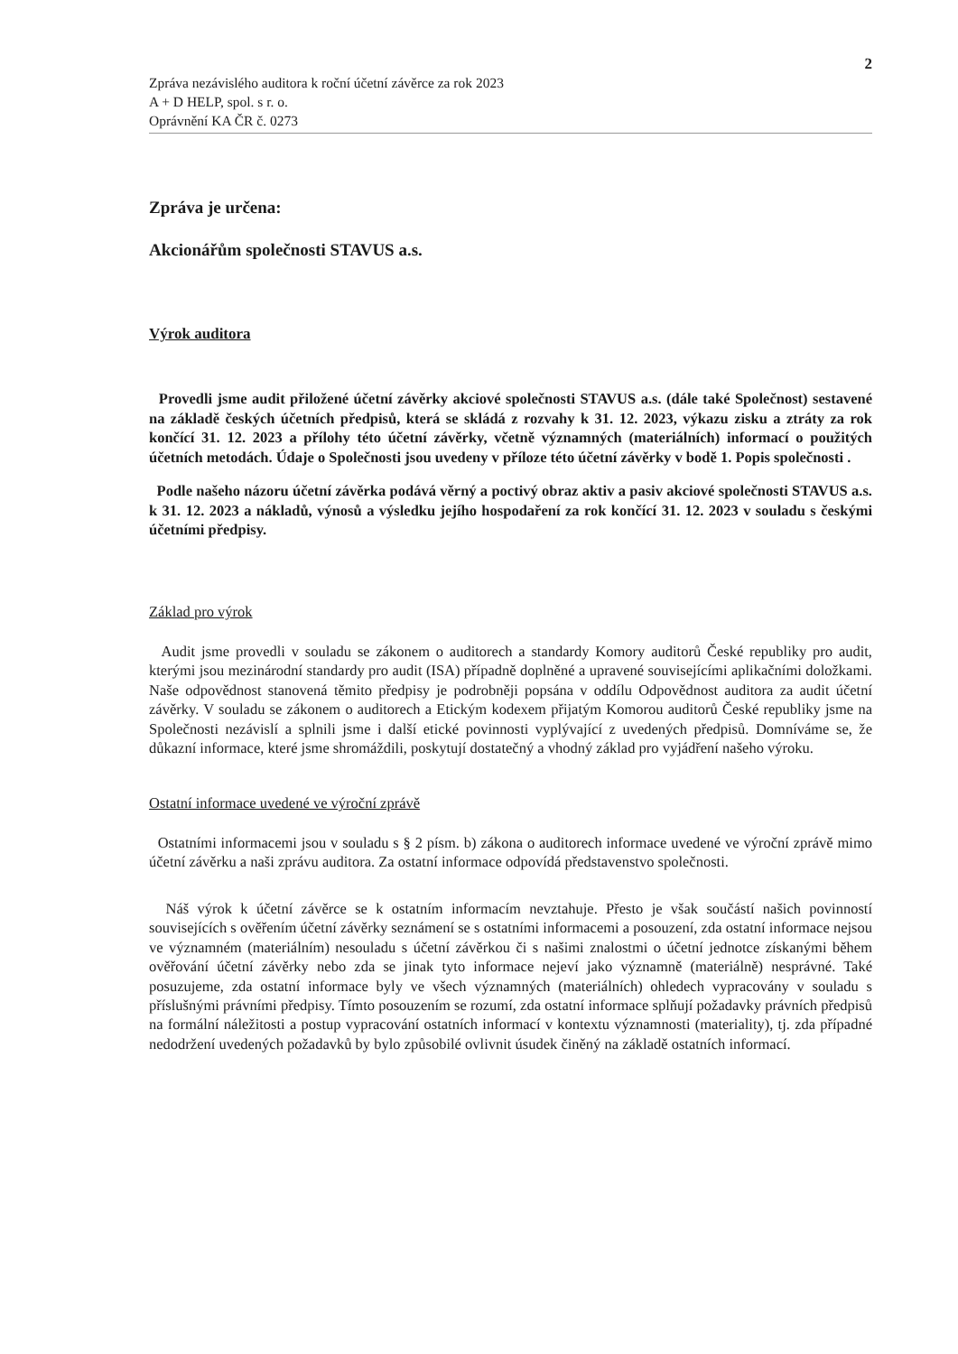2
Zpráva nezávislého auditora k roční účetní závěrce za rok 2023
A + D HELP, spol. s r. o.
Oprávnění KA ČR č. 0273
Zpráva je určena:
Akcionářům společnosti STAVUS a.s.
Výrok auditora
Provedli jsme audit přiložené účetní závěrky akciové společnosti STAVUS a.s. (dále také Společnost) sestavené na základě českých účetních předpisů, která se skládá z rozvahy k 31. 12. 2023, výkazu zisku a ztráty za rok končící 31. 12. 2023 a přílohy této účetní závěrky, včetně významných (materiálních) informací o použitých účetních metodách. Údaje o Společnosti jsou uvedeny v příloze této účetní závěrky v bodě 1. Popis společnosti .
Podle našeho názoru účetní závěrka podává věrný a poctivý obraz aktiv a pasiv akciové společnosti STAVUS a.s. k 31. 12. 2023 a nákladů, výnosů a výsledku jejího hospodaření za rok končící 31. 12. 2023 v souladu s českými účetními předpisy.
Základ pro výrok
Audit jsme provedli v souladu se zákonem o auditorech a standardy Komory auditorů České republiky pro audit, kterými jsou mezinárodní standardy pro audit (ISA) případně doplněné a upravené souvisejícími aplikačními doložkami. Naše odpovědnost stanovená těmito předpisy je podrobněji popsána v oddílu Odpovědnost auditora za audit účetní závěrky. V souladu se zákonem o auditorech a Etickým kodexem přijatým Komorou auditorů České republiky jsme na Společnosti nezávislí a splnili jsme i další etické povinnosti vyplývající z uvedených předpisů. Domníváme se, že důkazní informace, které jsme shromáždili, poskytují dostatečný a vhodný základ pro vyjádření našeho výroku.
Ostatní informace uvedené ve výroční zprávě
Ostatními informacemi jsou v souladu s § 2 písm. b) zákona o auditorech informace uvedené ve výroční zprávě mimo účetní závěrku a naši zprávu auditora. Za ostatní informace odpovídá představenstvo společnosti.
Náš výrok k účetní závěrce se k ostatním informacím nevztahuje. Přesto je však součástí našich povinností souvisejících s ověřením účetní závěrky seznámení se s ostatními informacemi a posouzení, zda ostatní informace nejsou ve významném (materiálním) nesouladu s účetní závěrkou či s našimi znalostmi o účetní jednotce získanými během ověřování účetní závěrky nebo zda se jinak tyto informace nejeví jako významně (materiálně) nesprávné. Také posuzujeme, zda ostatní informace byly ve všech významných (materiálních) ohledech vypracovány v souladu s příslušnými právními předpisy. Tímto posouzením se rozumí, zda ostatní informace splňují požadavky právních předpisů na formální náležitosti a postup vypracování ostatních informací v kontextu významnosti (materiality), tj. zda případné nedodržení uvedených požadavků by bylo způsobilé ovlivnit úsudek činěný na základě ostatních informací.